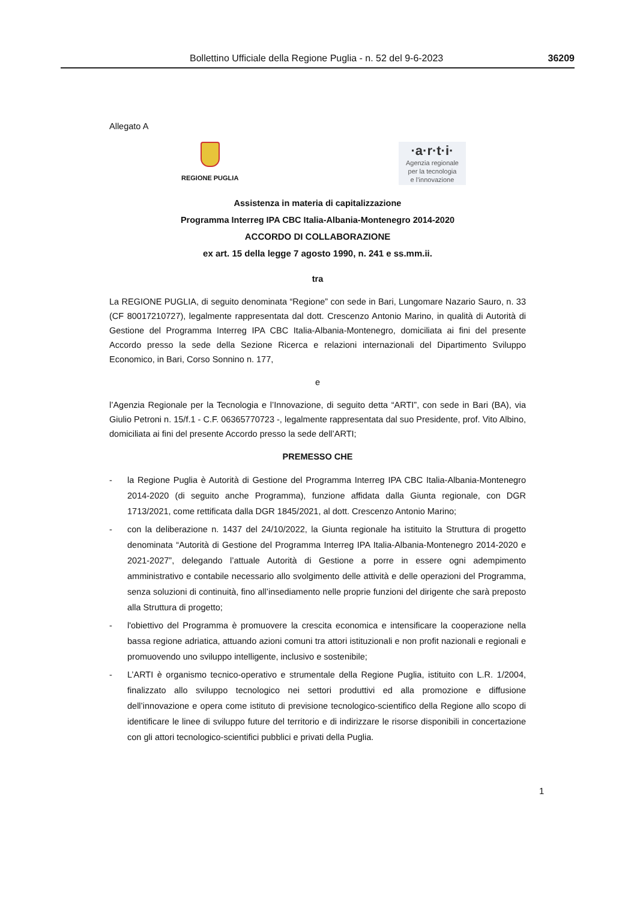Bollettino Ufficiale della Regione Puglia - n. 52 del 9-6-2023 36209
Allegato A
REGIONE PUGLIA
·a·r·t·i·
Agenzia regionale
per la tecnologia
e l’innovazione
Assistenza in materia di capitalizzazione
Programma Interreg IPA CBC Italia-Albania-Montenegro 2014-2020
ACCORDO DI COLLABORAZIONE
ex art. 15 della legge 7 agosto 1990, n. 241 e ss.mm.ii.
tra
La REGIONE PUGLIA, di seguito denominata “Regione” con sede in Bari, Lungomare Nazario Sauro, n. 33 (CF 80017210727), legalmente rappresentata dal dott. Crescenzo Antonio Marino, in qualità di Autorità di Gestione del Programma Interreg IPA CBC Italia-Albania-Montenegro, domiciliata ai fini del presente Accordo presso la sede della Sezione Ricerca e relazioni internazionali del Dipartimento Sviluppo Economico, in Bari, Corso Sonnino n. 177,
e
l’Agenzia Regionale per la Tecnologia e l’Innovazione, di seguito detta “ARTI”, con sede in Bari (BA), via Giulio Petroni n. 15/f.1 - C.F. 06365770723 -, legalmente rappresentata dal suo Presidente, prof. Vito Albino, domiciliata ai fini del presente Accordo presso la sede dell’ARTI;
PREMESSO CHE
- la Regione Puglia è Autorità di Gestione del Programma Interreg IPA CBC Italia-Albania-Montenegro 2014-2020 (di seguito anche Programma), funzione affidata dalla Giunta regionale, con DGR 1713/2021, come rettificata dalla DGR 1845/2021, al dott. Crescenzo Antonio Marino;
- con la deliberazione n. 1437 del 24/10/2022, la Giunta regionale ha istituito la Struttura di progetto denominata “Autorità di Gestione del Programma Interreg IPA Italia-Albania-Montenegro 2014-2020 e 2021-2027”, delegando l’attuale Autorità di Gestione a porre in essere ogni adempimento amministrativo e contabile necessario allo svolgimento delle attività e delle operazioni del Programma, senza soluzioni di continuità, fino all’insediamento nelle proprie funzioni del dirigente che sarà preposto alla Struttura di progetto;
- l'obiettivo del Programma è promuovere la crescita economica e intensificare la cooperazione nella bassa regione adriatica, attuando azioni comuni tra attori istituzionali e non profit nazionali e regionali e promuovendo uno sviluppo intelligente, inclusivo e sostenibile;
- L’ARTI è organismo tecnico-operativo e strumentale della Regione Puglia, istituito con L.R. 1/2004, finalizzato allo sviluppo tecnologico nei settori produttivi ed alla promozione e diffusione dell’innovazione e opera come istituto di previsione tecnologico-scientifico della Regione allo scopo di identificare le linee di sviluppo future del territorio e di indirizzare le risorse disponibili in concertazione con gli attori tecnologico-scientifici pubblici e privati della Puglia.
1